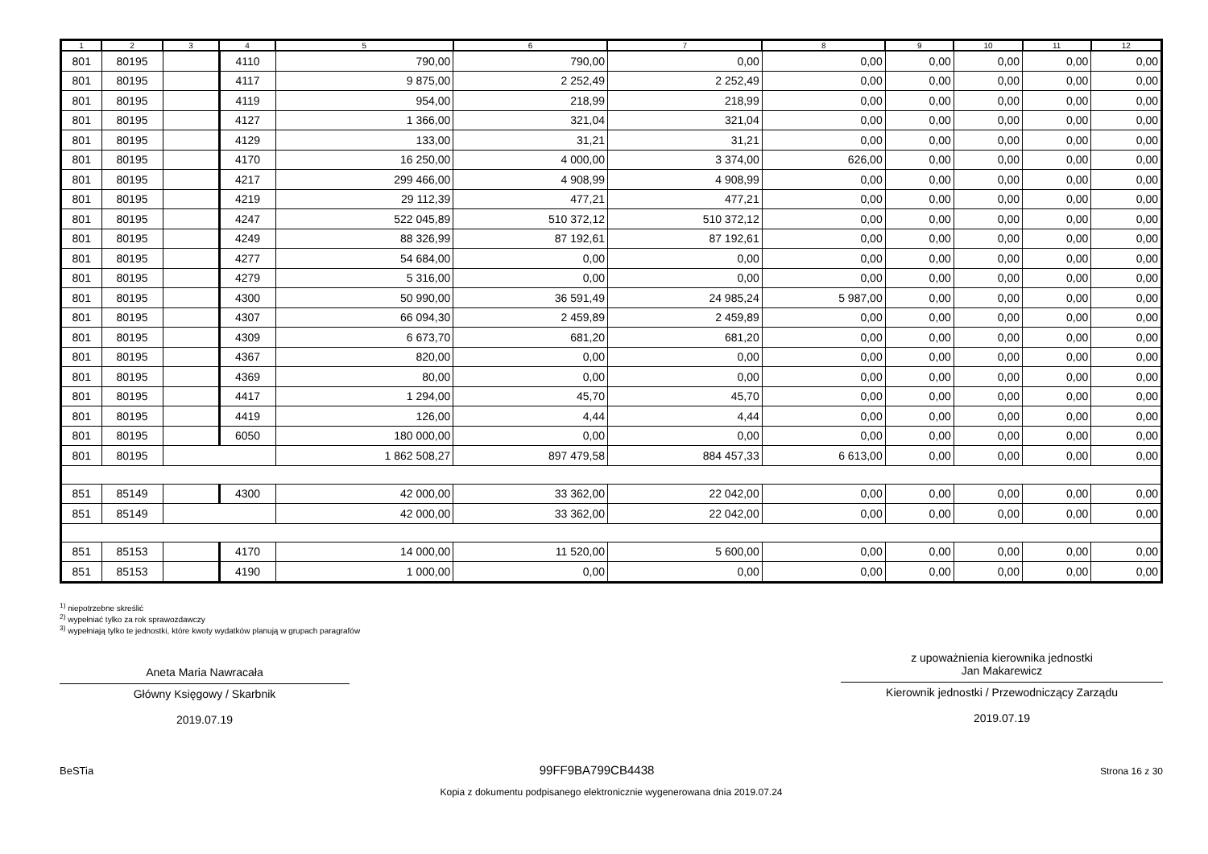| 1 | 2 | 3 | 4 | 5 | 6 | 7 | 8 | 9 | 10 | 11 | 12 |
| --- | --- | --- | --- | --- | --- | --- | --- | --- | --- | --- | --- |
| 801 | 80195 | | 4110 | 790,00 | 790,00 | 0,00 | 0,00 | 0,00 | 0,00 | 0,00 | 0,00 |
| 801 | 80195 | | 4117 | 9 875,00 | 2 252,49 | 2 252,49 | 0,00 | 0,00 | 0,00 | 0,00 | 0,00 |
| 801 | 80195 | | 4119 | 954,00 | 218,99 | 218,99 | 0,00 | 0,00 | 0,00 | 0,00 | 0,00 |
| 801 | 80195 | | 4127 | 1 366,00 | 321,04 | 321,04 | 0,00 | 0,00 | 0,00 | 0,00 | 0,00 |
| 801 | 80195 | | 4129 | 133,00 | 31,21 | 31,21 | 0,00 | 0,00 | 0,00 | 0,00 | 0,00 |
| 801 | 80195 | | 4170 | 16 250,00 | 4 000,00 | 3 374,00 | 626,00 | 0,00 | 0,00 | 0,00 | 0,00 |
| 801 | 80195 | | 4217 | 299 466,00 | 4 908,99 | 4 908,99 | 0,00 | 0,00 | 0,00 | 0,00 | 0,00 |
| 801 | 80195 | | 4219 | 29 112,39 | 477,21 | 477,21 | 0,00 | 0,00 | 0,00 | 0,00 | 0,00 |
| 801 | 80195 | | 4247 | 522 045,89 | 510 372,12 | 510 372,12 | 0,00 | 0,00 | 0,00 | 0,00 | 0,00 |
| 801 | 80195 | | 4249 | 88 326,99 | 87 192,61 | 87 192,61 | 0,00 | 0,00 | 0,00 | 0,00 | 0,00 |
| 801 | 80195 | | 4277 | 54 684,00 | 0,00 | 0,00 | 0,00 | 0,00 | 0,00 | 0,00 | 0,00 |
| 801 | 80195 | | 4279 | 5 316,00 | 0,00 | 0,00 | 0,00 | 0,00 | 0,00 | 0,00 | 0,00 |
| 801 | 80195 | | 4300 | 50 990,00 | 36 591,49 | 24 985,24 | 5 987,00 | 0,00 | 0,00 | 0,00 | 0,00 |
| 801 | 80195 | | 4307 | 66 094,30 | 2 459,89 | 2 459,89 | 0,00 | 0,00 | 0,00 | 0,00 | 0,00 |
| 801 | 80195 | | 4309 | 6 673,70 | 681,20 | 681,20 | 0,00 | 0,00 | 0,00 | 0,00 | 0,00 |
| 801 | 80195 | | 4367 | 820,00 | 0,00 | 0,00 | 0,00 | 0,00 | 0,00 | 0,00 | 0,00 |
| 801 | 80195 | | 4369 | 80,00 | 0,00 | 0,00 | 0,00 | 0,00 | 0,00 | 0,00 | 0,00 |
| 801 | 80195 | | 4417 | 1 294,00 | 45,70 | 45,70 | 0,00 | 0,00 | 0,00 | 0,00 | 0,00 |
| 801 | 80195 | | 4419 | 126,00 | 4,44 | 4,44 | 0,00 | 0,00 | 0,00 | 0,00 | 0,00 |
| 801 | 80195 | | 6050 | 180 000,00 | 0,00 | 0,00 | 0,00 | 0,00 | 0,00 | 0,00 | 0,00 |
| 801 | 80195 | | | 1 862 508,27 | 897 479,58 | 884 457,33 | 6 613,00 | 0,00 | 0,00 | 0,00 | 0,00 |
| 851 | 85149 | | 4300 | 42 000,00 | 33 362,00 | 22 042,00 | 0,00 | 0,00 | 0,00 | 0,00 | 0,00 |
| 851 | 85149 | | | 42 000,00 | 33 362,00 | 22 042,00 | 0,00 | 0,00 | 0,00 | 0,00 | 0,00 |
| 851 | 85153 | | 4170 | 14 000,00 | 11 520,00 | 5 600,00 | 0,00 | 0,00 | 0,00 | 0,00 | 0,00 |
| 851 | 85153 | | 4190 | 1 000,00 | 0,00 | 0,00 | 0,00 | 0,00 | 0,00 | 0,00 | 0,00 |
<sup>1)</sup> niepotrzebne skreślić
<sup>2)</sup> wypełniać tylko za rok sprawozdawczy
<sup>3)</sup> wypełniają tylko te jednostki, które kwoty wydatków planują w grupach paragrafów
Aneta Maria Nawracała
Główny Księgowy / Skarbnik
2019.07.19
z upoważnienia kierownika jednostki
Jan Makarewicz
Kierownik jednostki / Przewodniczący Zarządu
2019.07.19
BeSTia 99FF9BA799CB4438 Strona 16 z 30
Kopia z dokumentu podpisanego elektronicznie wygenerowana dnia 2019.07.24